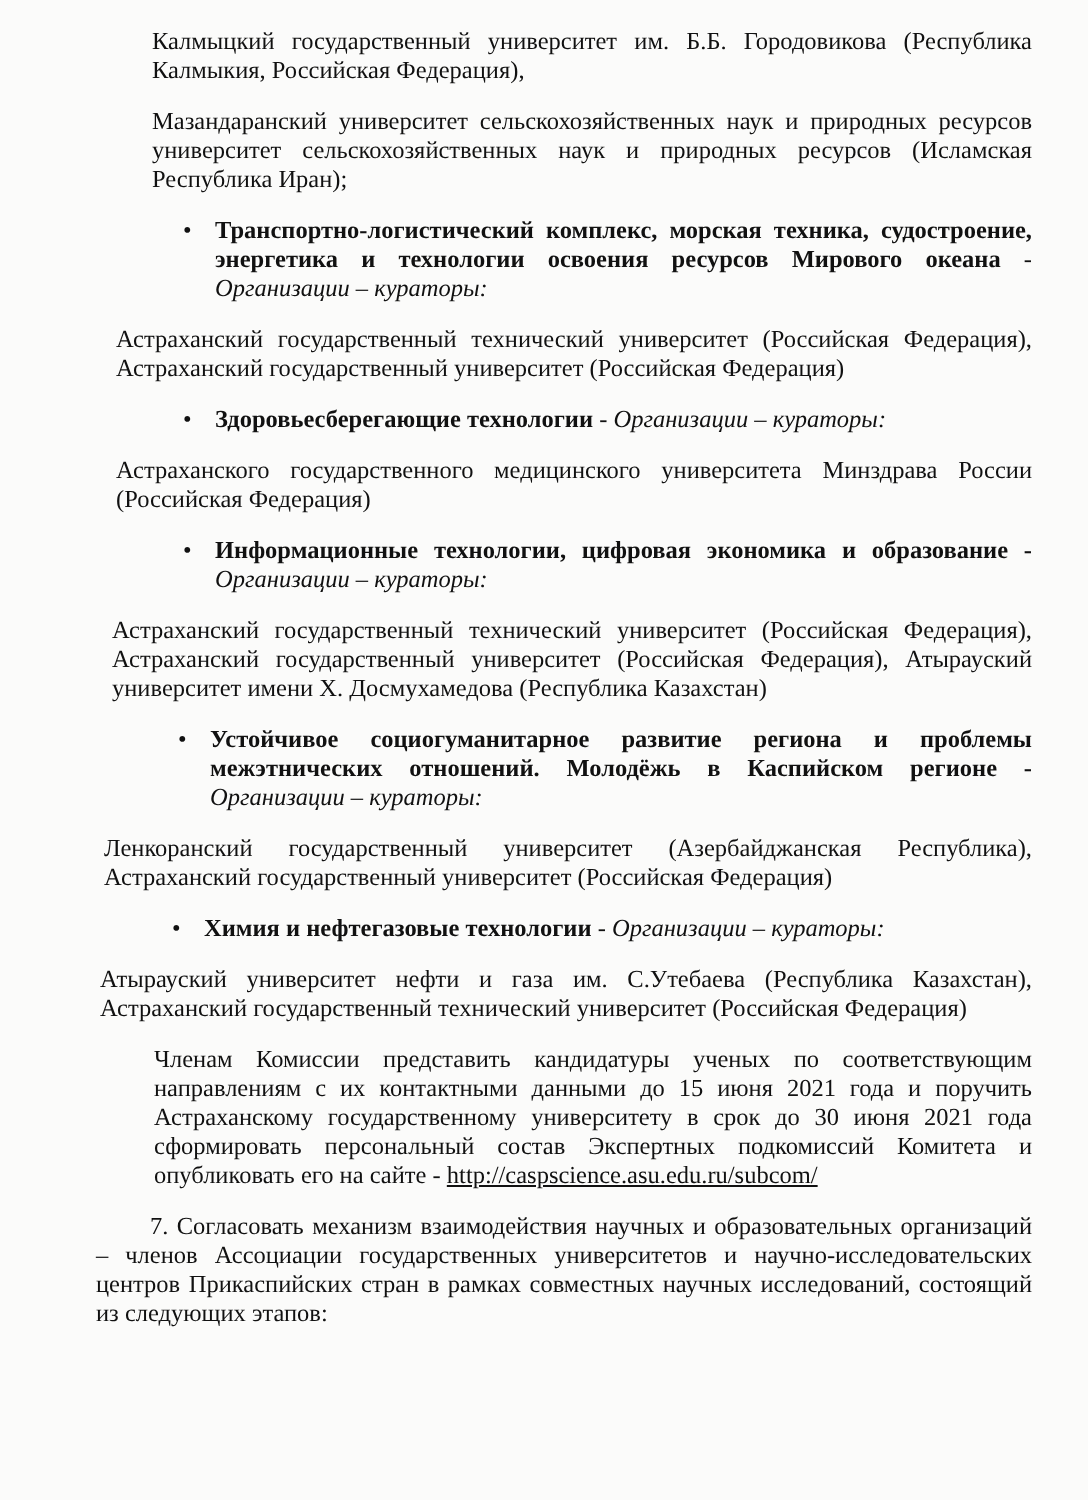Калмыцкий государственный университет им. Б.Б. Городовикова (Республика Калмыкия, Российская Федерация),
Мазандаранский университет сельскохозяйственных наук и природных ресурсов университет сельскохозяйственных наук и природных ресурсов (Исламская Республика Иран);
• Транспортно-логистический комплекс, морская техника, судостроение, энергетика и технологии освоения ресурсов Мирового океана - Организации – кураторы:
Астраханский государственный технический университет (Российская Федерация), Астраханский государственный университет (Российская Федерация)
• Здоровьесберегающие технологии - Организации – кураторы:
Астраханского государственного медицинского университета Минздрава России (Российская Федерация)
• Информационные технологии, цифровая экономика и образование - Организации – кураторы:
Астраханский государственный технический университет (Российская Федерация), Астраханский государственный университет (Российская Федерация), Атырауский университет имени Х. Досмухамедова (Республика Казахстан)
• Устойчивое социогуманитарное развитие региона и проблемы межэтнических отношений. Молодёжь в Каспийском регионе - Организации – кураторы:
Ленкоранский государственный университет (Азербайджанская Республика), Астраханский государственный университет (Российская Федерация)
• Химия и нефтегазовые технологии - Организации – кураторы:
Атырауский университет нефти и газа им. С.Утебаева (Республика Казахстан), Астраханский государственный технический университет (Российская Федерация)
Членам Комиссии представить кандидатуры ученых по соответствующим направлениям с их контактными данными до 15 июня 2021 года и поручить Астраханскому государственному университету в срок до 30 июня 2021 года сформировать персональный состав Экспертных подкомиссий Комитета и опубликовать его на сайте - http://caspscience.asu.edu.ru/subcom/
7. Согласовать механизм взаимодействия научных и образовательных организаций – членов Ассоциации государственных университетов и научно-исследовательских центров Прикаспийских стран в рамках совместных научных исследований, состоящий из следующих этапов: